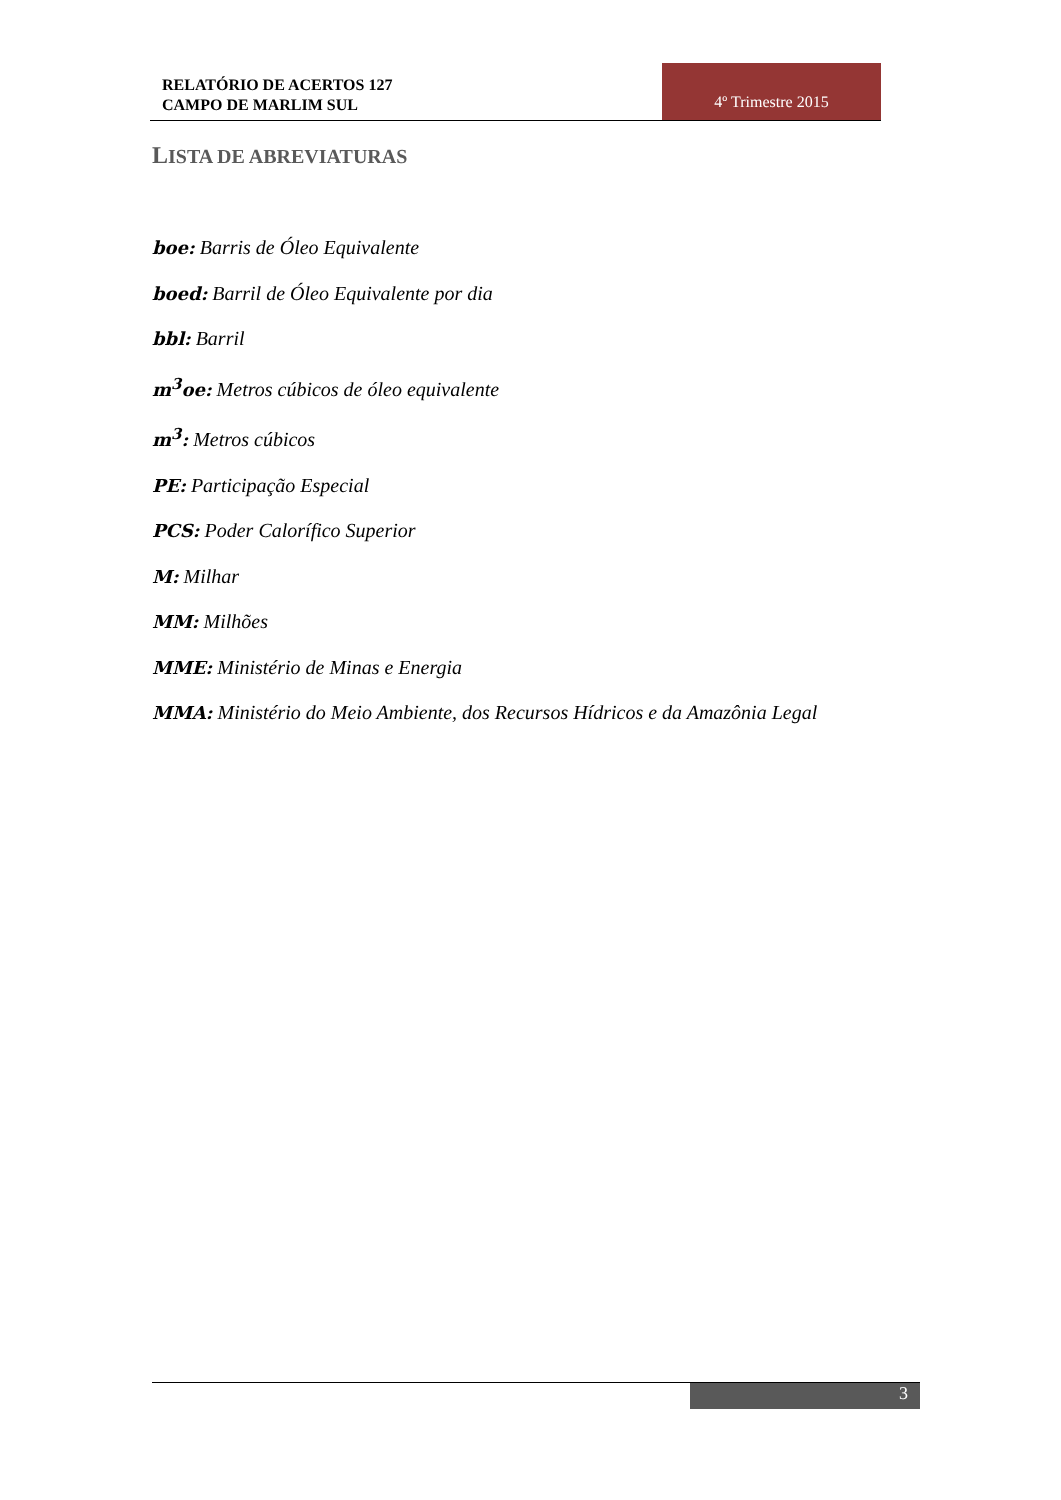RELATÓRIO DE ACERTOS 127
CAMPO DE MARLIM SUL
4º Trimestre 2015
LISTA DE ABREVIATURAS
boe: Barris de Óleo Equivalente
boed: Barril de Óleo Equivalente por dia
bbl: Barril
m<sup>3</sup>oe: Metros cúbicos de óleo equivalente
m<sup>3</sup>: Metros cúbicos
PE: Participação Especial
PCS: Poder Calorífico Superior
M: Milhar
MM: Milhões
MME: Ministério de Minas e Energia
MMA: Ministério do Meio Ambiente, dos Recursos Hídricos e da Amazônia Legal
3